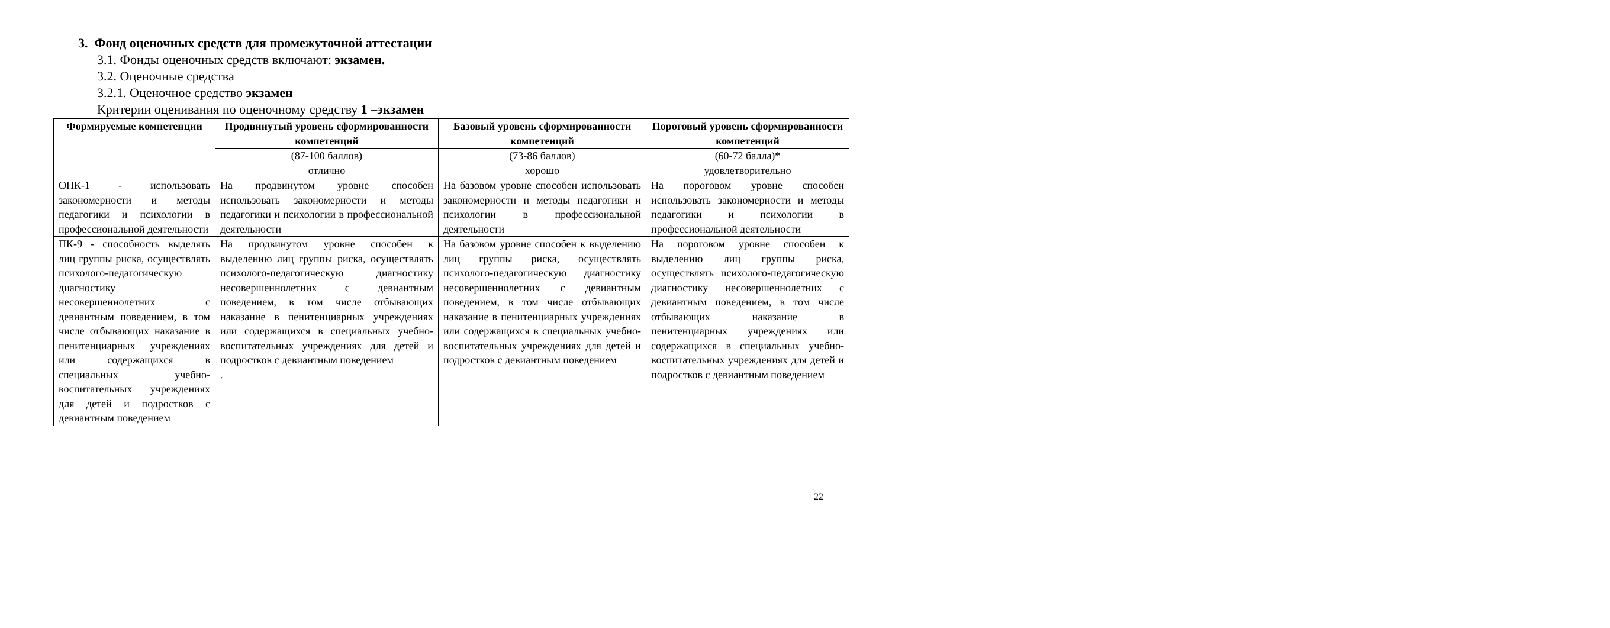3. Фонд оценочных средств для промежуточной аттестации
3.1. Фонды оценочных средств включают: экзамен.
3.2. Оценочные средства
3.2.1. Оценочное средство экзамен
Критерии оценивания по оценочному средству 1 –экзамен
| Формируемые компетенции | Продвинутый уровень сформированности компетенций | Базовый уровень сформированности компетенций | Пороговый уровень сформированности компетенций |
| --- | --- | --- | --- |
| | (87-100 баллов) отлично | (73-86 баллов) хорошо | (60-72 балла)* удовлетворительно |
| ОПК-1 - использовать закономерности и методы педагогики и психологии в профессиональной деятельности | На продвинутом уровне способен использовать закономерности и методы педагогики и психологии в профессиональной деятельности | На базовом уровне способен использовать закономерности и методы педагогики и психологии в профессиональной деятельности | На пороговом уровне способен использовать закономерности и методы педагогики и психологии в профессиональной деятельности |
| ПК-9 - способность выделять лиц группы риска, осуществлять психолого-педагогическую диагностику несовершеннолетних с девиантным поведением, в том числе отбывающих наказание в пенитенциарных учреждениях или содержащихся в специальных учебно-воспитательных учреждениях для детей и подростков с девиантным поведением | На продвинутом уровне способен к выделению лиц группы риска, осуществлять психолого-педагогическую диагностику несовершеннолетних с девиантным поведением, в том числе отбывающих наказание в пенитенциарных учреждениях или содержащихся в специальных учебно-воспитательных учреждениях для детей и подростков с девиантным поведением . | На базовом уровне способен к выделению лиц группы риска, осуществлять психолого-педагогическую диагностику несовершеннолетних с девиантным поведением, в том числе отбывающих наказание в пенитенциарных учреждениях или содержащихся в специальных учебно-воспитательных учреждениях для детей и подростков с девиантным поведением | На пороговом уровне способен к выделению лиц группы риска, осуществлять психолого-педагогическую диагностику несовершеннолетних с девиантным поведением, в том числе отбывающих наказание в пенитенциарных учреждениях или содержащихся в специальных учебно-воспитательных учреждениях для детей и подростков с девиантным поведением |
22